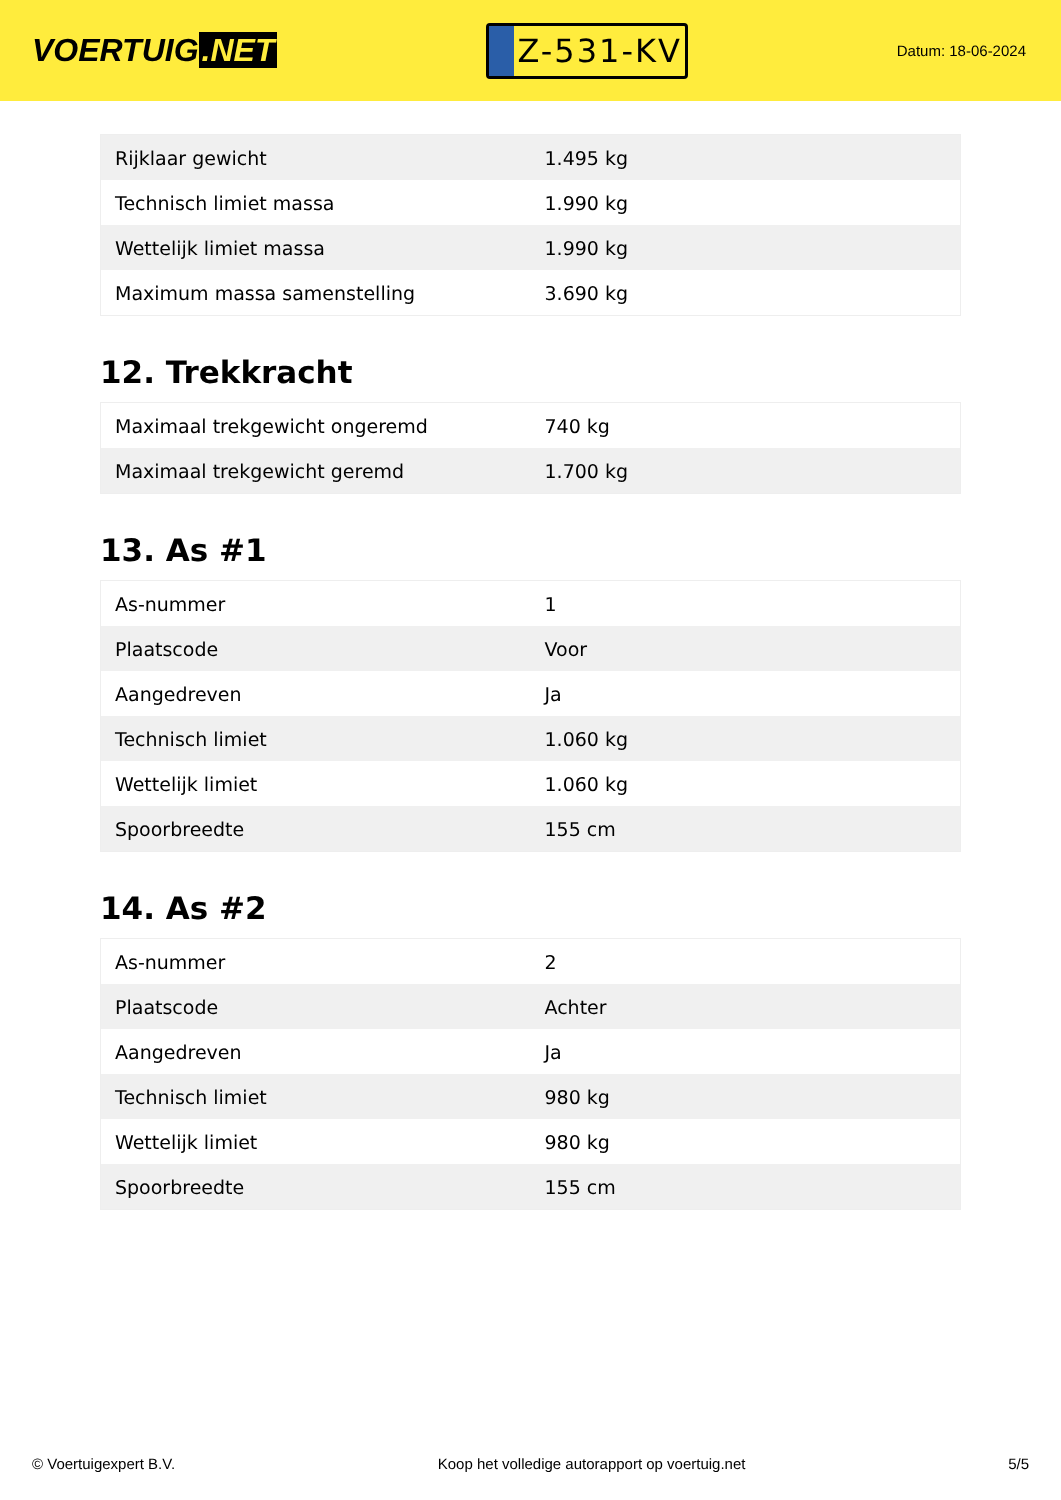VOERTUIG.NET
Z-531-KV
Datum: 18-06-2024
| Rijklaar gewicht | 1.495 kg |
| Technisch limiet massa | 1.990 kg |
| Wettelijk limiet massa | 1.990 kg |
| Maximum massa samenstelling | 3.690 kg |
12. Trekkracht
| Maximaal trekgewicht ongeremd | 740 kg |
| Maximaal trekgewicht geremd | 1.700 kg |
13. As #1
| As-nummer | 1 |
| Plaatscode | Voor |
| Aangedreven | Ja |
| Technisch limiet | 1.060 kg |
| Wettelijk limiet | 1.060 kg |
| Spoorbreedte | 155 cm |
14. As #2
| As-nummer | 2 |
| Plaatscode | Achter |
| Aangedreven | Ja |
| Technisch limiet | 980 kg |
| Wettelijk limiet | 980 kg |
| Spoorbreedte | 155 cm |
© Voertuigexpert B.V. Koop het volledige autorapport op voertuig.net 5/5